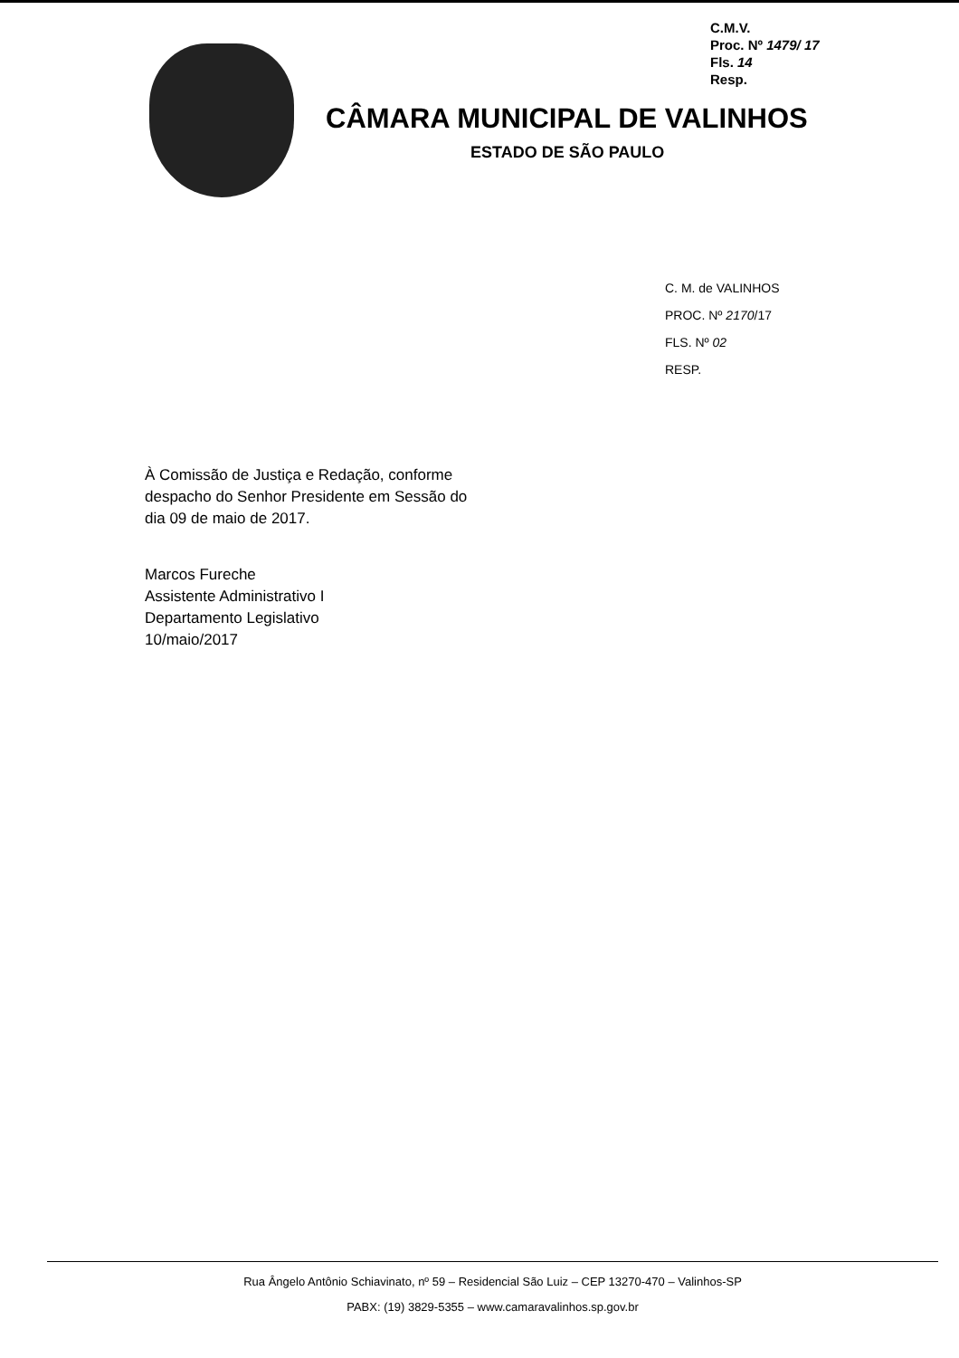C.M.V.
Proc. Nº 1479/ 17
Fls. 14
Resp.
CÂMARA MUNICIPAL DE VALINHOS
ESTADO DE SÃO PAULO
C. M. de VALINHOS
PROC. Nº 2170/17
FLS. Nº 02
RESP.
À Comissão de Justiça e Redação, conforme despacho do Senhor Presidente em Sessão do dia 09 de maio de 2017.
Marcos Fureche
Assistente Administrativo I
Departamento Legislativo
10/maio/2017
Rua Ângelo Antônio Schiavinato, nº 59 – Residencial São Luiz – CEP 13270-470 – Valinhos-SP
PABX: (19) 3829-5355 – www.camaravalinhos.sp.gov.br